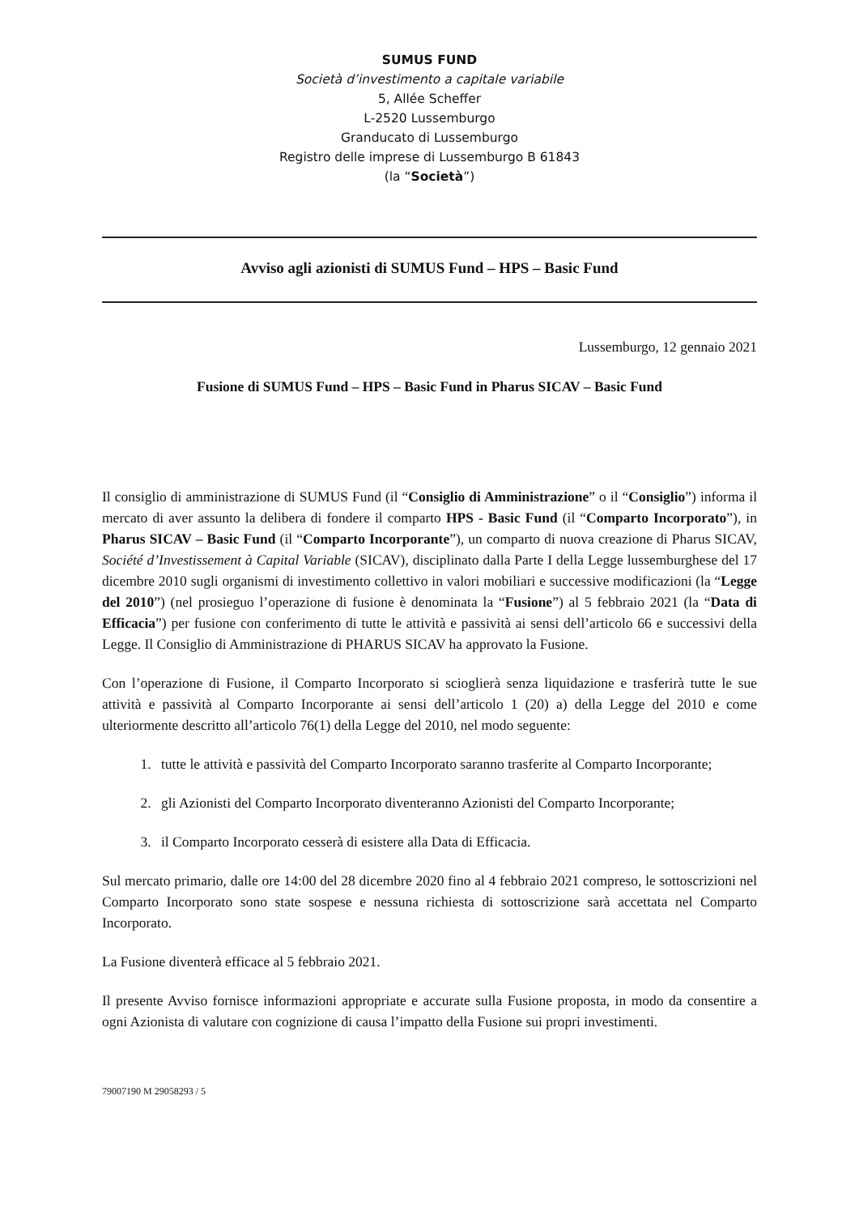SUMUS FUND
Società d’investimento a capitale variabile
5, Allée Scheffer
L-2520 Lussemburgo
Granducato di Lussemburgo
Registro delle imprese di Lussemburgo B 61843
(la “Società”)
Avviso agli azionisti di SUMUS Fund – HPS – Basic Fund
Lussemburgo, 12 gennaio 2021
Fusione di SUMUS Fund – HPS – Basic Fund in Pharus SICAV – Basic Fund
Il consiglio di amministrazione di SUMUS Fund (il “Consiglio di Amministrazione” o il “Consiglio”) informa il mercato di aver assunto la delibera di fondere il comparto HPS - Basic Fund (il “Comparto Incorporato”), in Pharus SICAV – Basic Fund (il “Comparto Incorporante”), un comparto di nuova creazione di Pharus SICAV, Société d’Investissement à Capital Variable (SICAV), disciplinato dalla Parte I della Legge lussemburghese del 17 dicembre 2010 sugli organismi di investimento collettivo in valori mobiliari e successive modificazioni (la “Legge del 2010”) (nel prosieguo l’operazione di fusione è denominata la “Fusione”) al 5 febbraio 2021 (la “Data di Efficacia”) per fusione con conferimento di tutte le attività e passività ai sensi dell’articolo 66 e successivi della Legge. Il Consiglio di Amministrazione di PHARUS SICAV ha approvato la Fusione.
Con l’operazione di Fusione, il Comparto Incorporato si scioglierà senza liquidazione e trasferirà tutte le sue attività e passività al Comparto Incorporante ai sensi dell’articolo 1 (20) a) della Legge del 2010 e come ulteriormente descritto all’articolo 76(1) della Legge del 2010, nel modo seguente:
1. tutte le attività e passività del Comparto Incorporato saranno trasferite al Comparto Incorporante;
2. gli Azionisti del Comparto Incorporato diventeranno Azionisti del Comparto Incorporante;
3. il Comparto Incorporato cesserà di esistere alla Data di Efficacia.
Sul mercato primario, dalle ore 14:00 del 28 dicembre 2020 fino al 4 febbraio 2021 compreso, le sottoscrizioni nel Comparto Incorporato sono state sospese e nessuna richiesta di sottoscrizione sarà accettata nel Comparto Incorporato.
La Fusione diventerà efficace al 5 febbraio 2021.
Il presente Avviso fornisce informazioni appropriate e accurate sulla Fusione proposta, in modo da consentire a ogni Azionista di valutare con cognizione di causa l’impatto della Fusione sui propri investimenti.
79007190 M 29058293 / 5